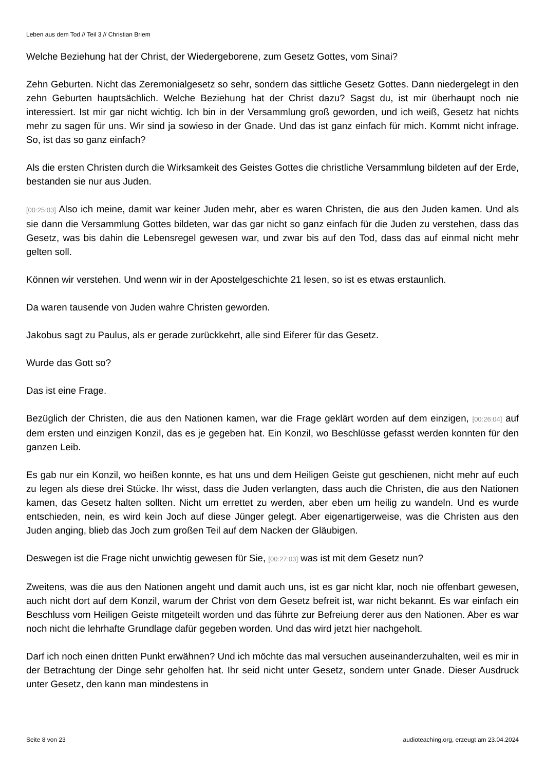Leben aus dem Tod // Teil 3 // Christian Briem
Welche Beziehung hat der Christ, der Wiedergeborene, zum Gesetz Gottes, vom Sinai?
Zehn Geburten. Nicht das Zeremonialgesetz so sehr, sondern das sittliche Gesetz Gottes. Dann niedergelegt in den zehn Geburten hauptsächlich. Welche Beziehung hat der Christ dazu? Sagst du, ist mir überhaupt noch nie interessiert. Ist mir gar nicht wichtig. Ich bin in der Versammlung groß geworden, und ich weiß, Gesetz hat nichts mehr zu sagen für uns. Wir sind ja sowieso in der Gnade. Und das ist ganz einfach für mich. Kommt nicht infrage. So, ist das so ganz einfach?
Als die ersten Christen durch die Wirksamkeit des Geistes Gottes die christliche Versammlung bildeten auf der Erde, bestanden sie nur aus Juden.
[00:25:03] Also ich meine, damit war keiner Juden mehr, aber es waren Christen, die aus den Juden kamen. Und als sie dann die Versammlung Gottes bildeten, war das gar nicht so ganz einfach für die Juden zu verstehen, dass das Gesetz, was bis dahin die Lebensregel gewesen war, und zwar bis auf den Tod, dass das auf einmal nicht mehr gelten soll.
Können wir verstehen. Und wenn wir in der Apostelgeschichte 21 lesen, so ist es etwas erstaunlich.
Da waren tausende von Juden wahre Christen geworden.
Jakobus sagt zu Paulus, als er gerade zurückkehrt, alle sind Eiferer für das Gesetz.
Wurde das Gott so?
Das ist eine Frage.
Bezüglich der Christen, die aus den Nationen kamen, war die Frage geklärt worden auf dem einzigen, [00:26:04] auf dem ersten und einzigen Konzil, das es je gegeben hat. Ein Konzil, wo Beschlüsse gefasst werden konnten für den ganzen Leib.
Es gab nur ein Konzil, wo heißen konnte, es hat uns und dem Heiligen Geiste gut geschienen, nicht mehr auf euch zu legen als diese drei Stücke. Ihr wisst, dass die Juden verlangten, dass auch die Christen, die aus den Nationen kamen, das Gesetz halten sollten. Nicht um errettet zu werden, aber eben um heilig zu wandeln. Und es wurde entschieden, nein, es wird kein Joch auf diese Jünger gelegt. Aber eigenartigerweise, was die Christen aus den Juden anging, blieb das Joch zum großen Teil auf dem Nacken der Gläubigen.
Deswegen ist die Frage nicht unwichtig gewesen für Sie, [00:27:03] was ist mit dem Gesetz nun?
Zweitens, was die aus den Nationen angeht und damit auch uns, ist es gar nicht klar, noch nie offenbart gewesen, auch nicht dort auf dem Konzil, warum der Christ von dem Gesetz befreit ist, war nicht bekannt. Es war einfach ein Beschluss vom Heiligen Geiste mitgeteilt worden und das führte zur Befreiung derer aus den Nationen. Aber es war noch nicht die lehrhafte Grundlage dafür gegeben worden. Und das wird jetzt hier nachgeholt.
Darf ich noch einen dritten Punkt erwähnen? Und ich möchte das mal versuchen auseinanderzuhalten, weil es mir in der Betrachtung der Dinge sehr geholfen hat. Ihr seid nicht unter Gesetz, sondern unter Gnade. Dieser Ausdruck unter Gesetz, den kann man mindestens in
Seite 8 von 23 audioteaching.org, erzeugt am 23.04.2024